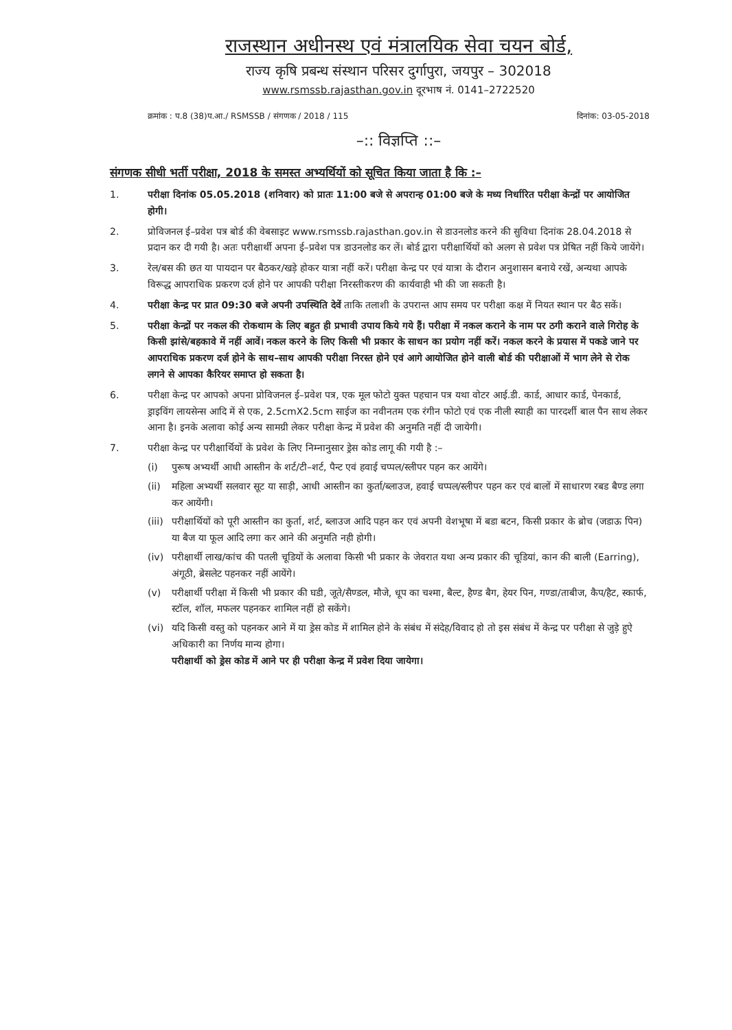राजस्थान अधीनस्थ एवं मंत्रालयिक सेवा चयन बोर्ड,
राज्य कृषि प्रबन्ध संस्थान परिसर दुर्गापुरा, जयपुर – 302018
www.rsmssb.rajasthan.gov.in दूरभाष नं. 0141–2722520
क्रमांक : प.8 (38)प.आ./ RSMSSB / संगणक / 2018 / 115 दिनांक: 03-05-2018
–:: विज्ञप्ति ::–
संगणक सीधी भर्ती परीक्षा, 2018 के समस्त अभ्यर्थियों को सूचित किया जाता है कि :–
1. परीक्षा दिनांक 05.05.2018 (शनिवार) को प्रातः 11:00 बजे से अपरान्ह 01:00 बजे के मध्य निर्धारित परीक्षा केन्द्रों पर आयोजित होगी।
2. प्रोविजनल ई–प्रवेश पत्र बोर्ड की वेबसाइट www.rsmssb.rajasthan.gov.in से डाउनलोड करने की सुविधा दिनांक 28.04.2018 से प्रदान कर दी गयी है। अतः परीक्षार्थी अपना ई–प्रवेश पत्र डाउनलोड कर लें। बोर्ड द्वारा परीक्षार्थियों को अलग से प्रवेश पत्र प्रेषित नहीं किये जायेंगे।
3. रेल/बस की छत या पायदान पर बैठकर/खड़े होकर यात्रा नहीं करें। परीक्षा केन्द्र पर एवं यात्रा के दौरान अनुशासन बनाये रखें, अन्यथा आपके विरूद्ध आपराधिक प्रकरण दर्ज होने पर आपकी परीक्षा निरस्तीकरण की कार्यवाही भी की जा सकती है।
4. परीक्षा केन्द्र पर प्रात 09:30 बजे अपनी उपस्थिति देवें ताकि तलाशी के उपरान्त आप समय पर परीक्षा कक्ष में नियत स्थान पर बैठ सकें।
5. परीक्षा केन्द्रों पर नकल की रोकथाम के लिए बहुत ही प्रभावी उपाय किये गये हैं। परीक्षा में नकल कराने के नाम पर ठगी कराने वाले गिरोह के किसी झांसे/बहकावे में नहीं आवें। नकल करने के लिए किसी भी प्रकार के साधन का प्रयोग नहीं करें। नकल करने के प्रयास में पकडे जाने पर आपराधिक प्रकरण दर्ज होने के साथ–साथ आपकी परीक्षा निरस्त होने एवं आगे आयोजित होने वाली बोर्ड की परीक्षाओं में भाग लेने से रोक लगने से आपका कैरियर समाप्त हो सकता है।
6. परीक्षा केन्द्र पर आपको अपना प्रोविजनल ई–प्रवेश पत्र, एक मूल फोटो युक्त पहचान पत्र यथा वोटर आई.डी. कार्ड, आधार कार्ड, पेनकार्ड, ड्राइविंग लायसेन्स आदि में से एक, 2.5cmX2.5cm साईज का नवीनतम एक रंगीन फोटो एवं एक नीली स्याही का पारदर्शी बाल पैन साथ लेकर आना है। इनके अलावा कोई अन्य सामग्री लेकर परीक्षा केन्द्र में प्रवेश की अनुमति नहीं दी जायेगी।
7. परीक्षा केन्द्र पर परीक्षार्थियों के प्रवेश के लिए निम्नानुसार ड्रेस कोड लागू की गयी है :–
(i) पुरूष अभ्यर्थी आधी आस्तीन के शर्ट/टी–शर्ट, पैन्ट एवं हवाई चप्पल/स्लीपर पहन कर आयेंगे।
(ii) महिला अभ्यर्थी सलवार सूट या साड़ी, आधी आस्तीन का कुर्ता/ब्लाउज, हवाई चप्पल/स्लीपर पहन कर एवं बालों में साधारण रबड बैण्ड लगा कर आयेंगी।
(iii) परीक्षार्थियों को पूरी आस्तीन का कुर्ता, शर्ट, ब्लाउज आदि पहन कर एवं अपनी वेशभूषा में बडा बटन, किसी प्रकार के ब्रोच (जडाऊ पिन) या बैज या फूल आदि लगा कर आने की अनुमति नही होगी।
(iv) परीक्षार्थी लाख/कांच की पतली चूडियों के अलावा किसी भी प्रकार के जेवरात यथा अन्य प्रकार की चूडियां, कान की बाली (Earring), अंगूठी, ब्रेसलेट पहनकर नहीं आयेंगे।
(v) परीक्षार्थी परीक्षा में किसी भी प्रकार की घडी, जूते/सैण्डल, मौजे, धूप का चश्मा, बैल्ट, हैण्ड बैग, हेयर पिन, गण्डा/ताबीज, कैप/हैट, स्कार्फ, स्टॉल, शॉल, मफलर पहनकर शामिल नहीं हो सकेंगे।
(vi) यदि किसी वस्तु को पहनकर आने में या ड्रेस कोड में शामिल होने के संबंध में संदेह/विवाद हो तो इस संबंध में केन्द्र पर परीक्षा से जुड़े हुऐ अधिकारी का निर्णय मान्य होगा।
परीक्षार्थी को ड्रेस कोड में आने पर ही परीक्षा केन्द्र में प्रवेश दिया जायेगा।